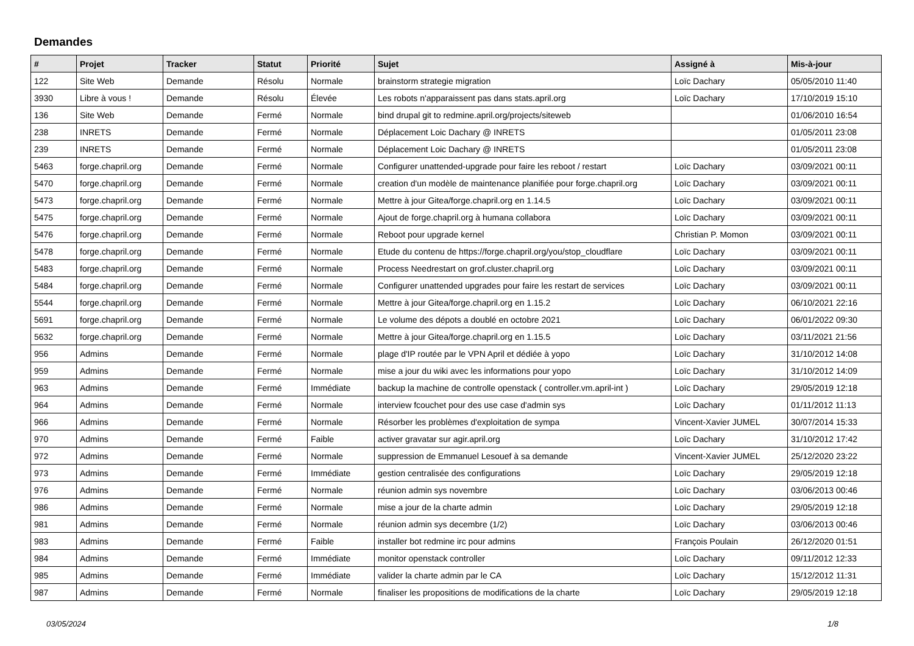Demandes
| # | Projet | Tracker | Statut | Priorité | Sujet | Assigné à | Mis-à-jour |
| --- | --- | --- | --- | --- | --- | --- | --- |
| 122 | Site Web | Demande | Résolu | Normale | brainstorm strategie migration | Loïc Dachary | 05/05/2010 11:40 |
| 3930 | Libre à vous ! | Demande | Résolu | Élevée | Les robots n'apparaissent pas dans stats.april.org | Loïc Dachary | 17/10/2019 15:10 |
| 136 | Site Web | Demande | Fermé | Normale | bind drupal git to redmine.april.org/projects/siteweb | | 01/06/2010 16:54 |
| 238 | INRETS | Demande | Fermé | Normale | Déplacement Loic Dachary @ INRETS | | 01/05/2011 23:08 |
| 239 | INRETS | Demande | Fermé | Normale | Déplacement Loic Dachary @ INRETS | | 01/05/2011 23:08 |
| 5463 | forge.chapril.org | Demande | Fermé | Normale | Configurer unattended-upgrade pour faire les reboot / restart | Loïc Dachary | 03/09/2021 00:11 |
| 5470 | forge.chapril.org | Demande | Fermé | Normale | creation d'un modèle de maintenance planifiée pour forge.chapril.org | Loïc Dachary | 03/09/2021 00:11 |
| 5473 | forge.chapril.org | Demande | Fermé | Normale | Mettre à jour Gitea/forge.chapril.org en 1.14.5 | Loïc Dachary | 03/09/2021 00:11 |
| 5475 | forge.chapril.org | Demande | Fermé | Normale | Ajout de forge.chapril.org à humana collabora | Loïc Dachary | 03/09/2021 00:11 |
| 5476 | forge.chapril.org | Demande | Fermé | Normale | Reboot pour upgrade kernel | Christian P. Momon | 03/09/2021 00:11 |
| 5478 | forge.chapril.org | Demande | Fermé | Normale | Etude du contenu de https://forge.chapril.org/you/stop_cloudflare | Loïc Dachary | 03/09/2021 00:11 |
| 5483 | forge.chapril.org | Demande | Fermé | Normale | Process Needrestart on grof.cluster.chapril.org | Loïc Dachary | 03/09/2021 00:11 |
| 5484 | forge.chapril.org | Demande | Fermé | Normale | Configurer unattended upgrades pour faire les restart de services | Loïc Dachary | 03/09/2021 00:11 |
| 5544 | forge.chapril.org | Demande | Fermé | Normale | Mettre à jour Gitea/forge.chapril.org en 1.15.2 | Loïc Dachary | 06/10/2021 22:16 |
| 5691 | forge.chapril.org | Demande | Fermé | Normale | Le volume des dépots a doublé en octobre 2021 | Loïc Dachary | 06/01/2022 09:30 |
| 5632 | forge.chapril.org | Demande | Fermé | Normale | Mettre à jour Gitea/forge.chapril.org en 1.15.5 | Loïc Dachary | 03/11/2021 21:56 |
| 956 | Admins | Demande | Fermé | Normale | plage d'IP routée par le VPN April et dédiée à yopo | Loïc Dachary | 31/10/2012 14:08 |
| 959 | Admins | Demande | Fermé | Normale | mise a jour du wiki avec les informations pour yopo | Loïc Dachary | 31/10/2012 14:09 |
| 963 | Admins | Demande | Fermé | Immédiate | backup la machine de controlle openstack ( controller.vm.april-int ) | Loïc Dachary | 29/05/2019 12:18 |
| 964 | Admins | Demande | Fermé | Normale | interview fcouchet pour des use case d'admin sys | Loïc Dachary | 01/11/2012 11:13 |
| 966 | Admins | Demande | Fermé | Normale | Résorber les problèmes d'exploitation de sympa | Vincent-Xavier JUMEL | 30/07/2014 15:33 |
| 970 | Admins | Demande | Fermé | Faible | activer gravatar sur agir.april.org | Loïc Dachary | 31/10/2012 17:42 |
| 972 | Admins | Demande | Fermé | Normale | suppression de Emmanuel Lesouef à sa demande | Vincent-Xavier JUMEL | 25/12/2020 23:22 |
| 973 | Admins | Demande | Fermé | Immédiate | gestion centralisée des configurations | Loïc Dachary | 29/05/2019 12:18 |
| 976 | Admins | Demande | Fermé | Normale | réunion admin sys novembre | Loïc Dachary | 03/06/2013 00:46 |
| 986 | Admins | Demande | Fermé | Normale | mise a jour de la charte admin | Loïc Dachary | 29/05/2019 12:18 |
| 981 | Admins | Demande | Fermé | Normale | réunion admin sys decembre (1/2) | Loïc Dachary | 03/06/2013 00:46 |
| 983 | Admins | Demande | Fermé | Faible | installer bot redmine irc pour admins | François Poulain | 26/12/2020 01:51 |
| 984 | Admins | Demande | Fermé | Immédiate | monitor openstack controller | Loïc Dachary | 09/11/2012 12:33 |
| 985 | Admins | Demande | Fermé | Immédiate | valider la charte admin par le CA | Loïc Dachary | 15/12/2012 11:31 |
| 987 | Admins | Demande | Fermé | Normale | finaliser les propositions de modifications de la charte | Loïc Dachary | 29/05/2019 12:18 |
03/05/2024 1/8